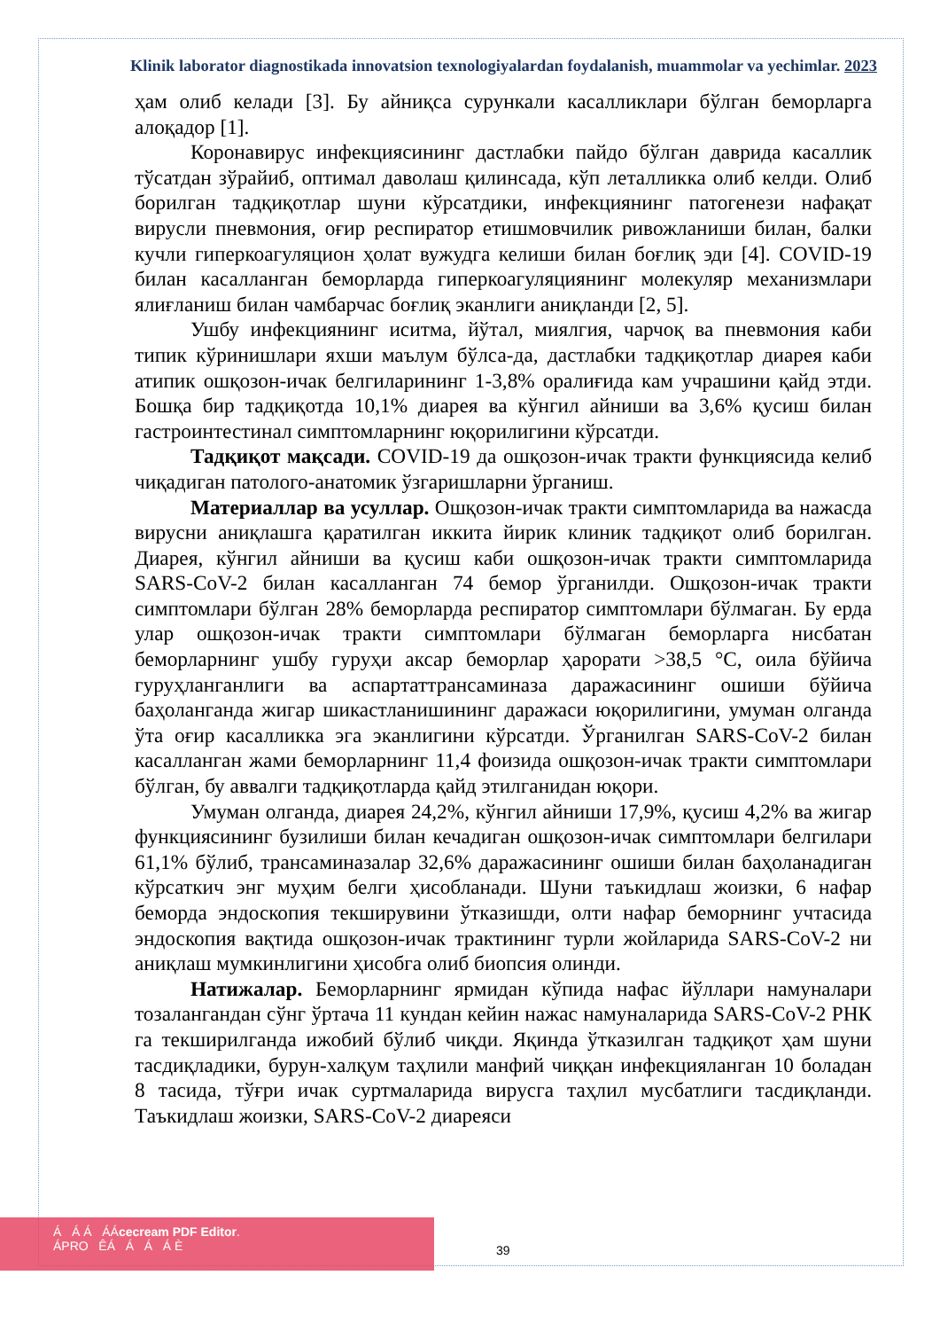Klinik laborator diagnostikada innovatsion texnologiyalardan foydalanish, muammolar va yechimlar. 2023
ҳам олиб келади [3]. Бу айниқса сурункали касалликлари бўлган беморларга алоқадор [1].
Коронавирус инфекциясининг дастлабки пайдо бўлган даврида касаллик тўсатдан зўрайиб, оптимал даволаш қилинсада, кўп леталликка олиб келди. Олиб борилган тадқиқотлар шуни кўрсатдики, инфекциянинг патогенези нафақат вирусли пневмония, оғир респиратор етишмовчилик ривожланиши билан, балки кучли гиперкоагуляцион ҳолат вужудга келиши билан боғлиқ эди [4]. COVID-19 билан касалланган беморларда гиперкоагуляциянинг молекуляр механизмлари ялиғланиш билан чамбарчас боғлиқ эканлиги аниқланди [2, 5].
Ушбу инфекциянинг иситма, йўтал, миялгия, чарчоқ ва пневмония каби типик кўринишлари яхши маълум бўлса-да, дастлабки тадқиқотлар диарея каби атипик ошқозон-ичак белгиларининг 1-3,8% оралиғида кам учрашини қайд этди. Бошқа бир тадқиқотда 10,1% диарея ва кўнгил айниши ва 3,6% қусиш билан гастроинтестинал симптомларнинг юқорилигини кўрсатди.
Тадқиқот мақсади. COVID-19 да ошқозон-ичак тракти функциясида келиб чиқадиган патолого-анатомик ўзгаришларни ўрганиш.
Материаллар ва усуллар. Ошқозон-ичак тракти симптомларида ва нажасда вирусни аниқлашга қаратилган иккита йирик клиник тадқиқот олиб борилган. Диарея, кўнгил айниши ва қусиш каби ошқозон-ичак тракти симптомларида SARS-CoV-2 билан касалланган 74 бемор ўрганилди. Ошқозон-ичак тракти симптомлари бўлган 28% беморларда респиратор симптомлари бўлмаган. Бу ерда улар ошқозон-ичак тракти симптомлари бўлмаган беморларга нисбатан беморларнинг ушбу гуруҳи аксар беморлар ҳарорати >38,5 °C, оила бўйича гуруҳланганлиги ва аспартаттрансаминаза даражасининг ошиши бўйича баҳоланганда жигар шикастланишининг даражаси юқорилигини, умуман олганда ўта оғир касалликка эга эканлигини кўрсатди. Ўрганилган SARS-CoV-2 билан касалланган жами беморларнинг 11,4 фоизида ошқозон-ичак тракти симптомлари бўлган, бу аввалги тадқиқотларда қайд этилганидан юқори.
Умуман олганда, диарея 24,2%, кўнгил айниши 17,9%, қусиш 4,2% ва жигар функциясининг бузилиши билан кечадиган ошқозон-ичак симптомлари белгилари 61,1% бўлиб, трансаминазалар 32,6% даражасининг ошиши билан баҳоланадиган кўрсаткич энг муҳим белги ҳисобланади. Шуни таъкидлаш жоизки, 6 нафар беморда эндоскопия текширувини ўтказишди, олти нафар беморнинг учтасида эндоскопия вақтида ошқозон-ичак трактининг турли жойларида SARS-CoV-2 ни аниқлаш мумкинлигини ҳисобга олиб биопсия олинди.
Натижалар. Беморларнинг ярмидан кўпида нафас йўллари намуналари тозалангандан сўнг ўртача 11 кундан кейин нажас намуналарида SARS-CoV-2 РНК га текширилганда ижобий бўлиб чиқди. Яқинда ўтказилган тадқиқот ҳам шуни тасдиқладики, бурун-халқум таҳлили манфий чиққан инфекцияланган 10 боладан 8 тасида, тўғри ичак суртмаларида вирусга таҳлил мусбатлиги тасдиқланди. Таъкидлаш жоизки, SARS-CoV-2 диареяси
Á Á Á ÁÁcecream PDF Editor.
ÁPRO ÊÁ Á Á Á È
39